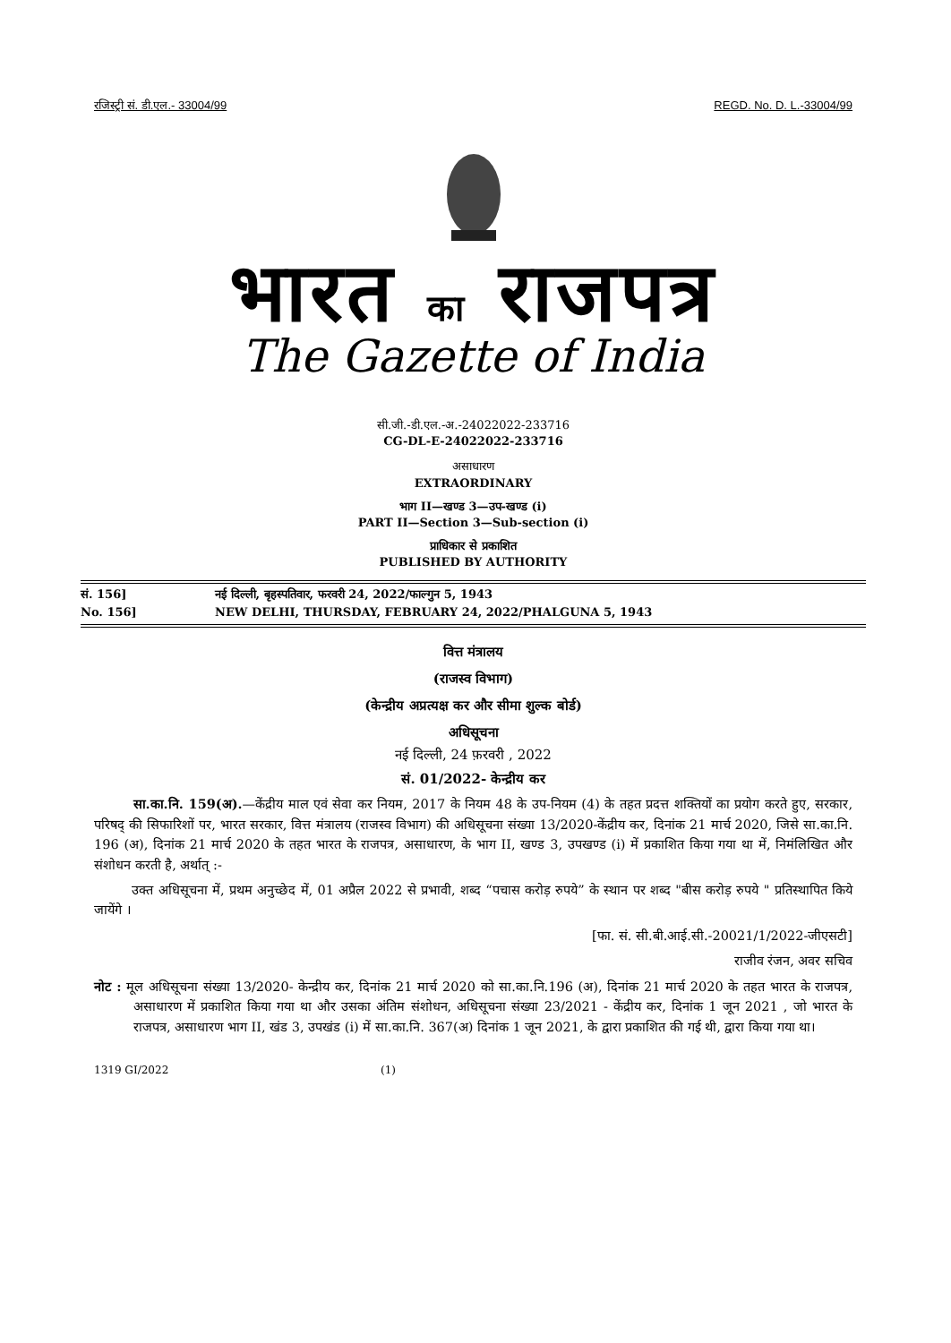रजिस्ट्री सं. डी.एल.- 33004/99 REGD. No. D. L.-33004/99
भारत का राजपत्र
The Gazette of India
सी.जी.-डी.एल.-अ.-24022022-233716
CG-DL-E-24022022-233716
असाधारण
EXTRAORDINARY
भाग II—खण्ड 3—उप-खण्ड (i)
PART II—Section 3—Sub-section (i)
प्राधिकार से प्रकाशित
PUBLISHED BY AUTHORITY
सं. 156] नई दिल्ली, बृहस्पतिवार, फरवरी 24, 2022/फाल्गुन 5, 1943
No. 156] NEW DELHI, THURSDAY, FEBRUARY 24, 2022/PHALGUNA 5, 1943
वित्त मंत्रालय
(राजस्व विभाग)
(केन्द्रीय अप्रत्यक्ष कर और सीमा शुल्क बोर्ड)
अधिसूचना
नई दिल्ली, 24 फ़रवरी , 2022
सं. 01/2022- केन्द्रीय कर
सा.का.नि. 159(अ).—केंद्रीय माल एवं सेवा कर नियम, 2017 के नियम 48 के उप-नियम (4) के तहत प्रदत्त शक्तियों का प्रयोग करते हुए, सरकार, परिषद् की सिफारिशों पर, भारत सरकार, वित्त मंत्रालय (राजस्व विभाग) की अधिसूचना संख्या 13/2020-केंद्रीय कर, दिनांक 21 मार्च 2020, जिसे सा.का.नि. 196 (अ), दिनांक 21 मार्च 2020 के तहत भारत के राजपत्र, असाधारण, के भाग II, खण्ड 3, उपखण्ड (i) में प्रकाशित किया गया था में, निमंलिखित और संशोधन करती है, अर्थात् :-
उक्त अधिसूचना में, प्रथम अनुच्छेद में, 01 अप्रैल 2022 से प्रभावी, शब्द “पचास करोड़ रुपये” के स्थान पर शब्द "बीस करोड़ रुपये " प्रतिस्थापित किये जायेंगे ।
[फा. सं. सी.बी.आई.सी.-20021/1/2022-जीएसटी]
राजीव रंजन, अवर सचिव
नोट : मूल अधिसूचना संख्या 13/2020- केन्द्रीय कर, दिनांक 21 मार्च 2020 को सा.का.नि.196 (अ), दिनांक 21 मार्च 2020 के तहत भारत के राजपत्र, असाधारण में प्रकाशित किया गया था और उसका अंतिम संशोधन, अधिसूचना संख्या 23/2021 - केंद्रीय कर, दिनांक 1 जून 2021 , जो भारत के राजपत्र, असाधारण भाग II, खंड 3, उपखंड (i) में सा.का.नि. 367(अ) दिनांक 1 जून 2021, के द्वारा प्रकाशित की गई थी, द्वारा किया गया था।
1319 GI/2022 (1)